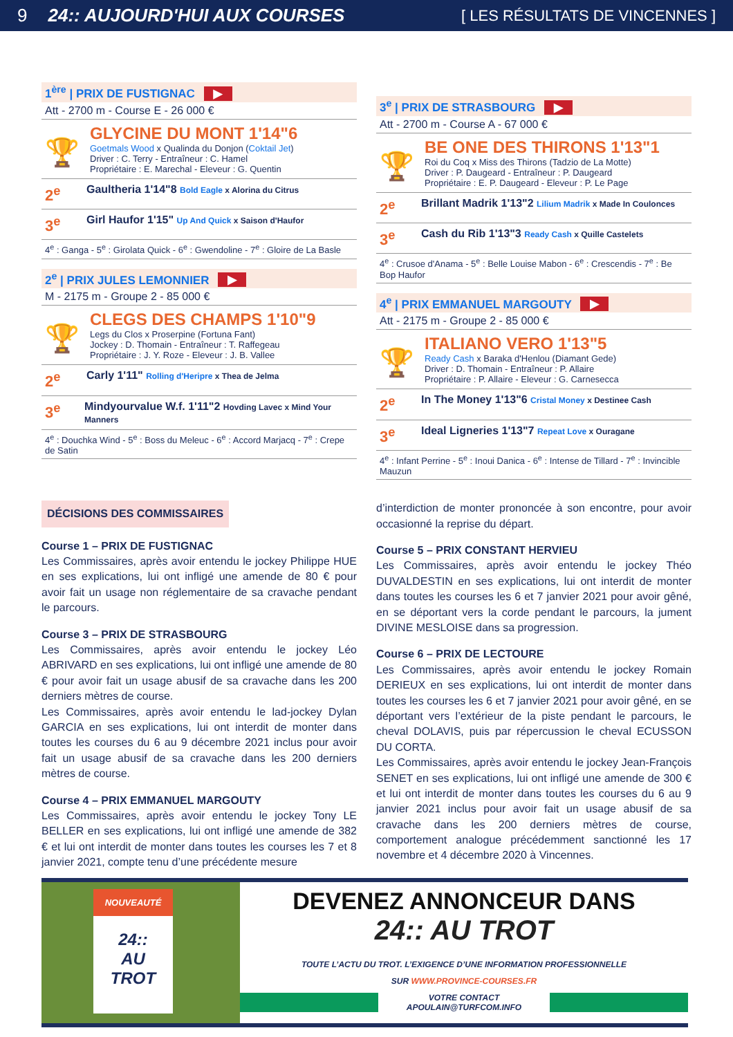9 24:: AUJOURD'HUI AUX COURSES [ LES RÉSULTATS DE VINCENNES ]
1<sup>ère</sup> | PRIX DE FUSTIGNAC ▶
Att - 2700 m - Course E - 26 000 €
🏆
GLYCINE DU MONT 1'14"6
Goetmals Wood x Qualinda du Donjon (Coktail Jet)
Driver : C. Terry - Entraîneur : C. Hamel
Propriétaire : E. Marechal - Eleveur : G. Quentin
2<sup>e</sup> Gaultheria 1'14"8 Bold Eagle x Alorina du Citrus
3<sup>e</sup> Girl Haufor 1'15" Up And Quick x Saison d'Haufor
4<sup>e</sup> : Ganga - 5<sup>e</sup> : Girolata Quick - 6<sup>e</sup> : Gwendoline - 7<sup>e</sup> : Gloire de La Basle
2<sup>e</sup> | PRIX JULES LEMONNIER ▶
M - 2175 m - Groupe 2 - 85 000 €
🏆
CLEGS DES CHAMPS 1'10"9
Legs du Clos x Proserpine (Fortuna Fant)
Jockey : D. Thomain - Entraîneur : T. Raffegeau
Propriétaire : J. Y. Roze - Eleveur : J. B. Vallee
2<sup>e</sup> Carly 1'11" Rolling d'Heripre x Thea de Jelma
3<sup>e</sup> Mindyourvalue W.f. 1'11"2 Hovding Lavec x Mind Your Manners
4<sup>e</sup> : Douchka Wind - 5<sup>e</sup> : Boss du Meleuc - 6<sup>e</sup> : Accord Marjacq - 7<sup>e</sup> : Crepe de Satin
3<sup>e</sup> | PRIX DE STRASBOURG ▶
Att - 2700 m - Course A - 67 000 €
🏆
BE ONE DES THIRONS 1'13"1
Roi du Coq x Miss des Thirons (Tadzio de La Motte)
Driver : P. Daugeard - Entraîneur : P. Daugeard
Propriétaire : E. P. Daugeard - Eleveur : P. Le Page
2<sup>e</sup> Brillant Madrik 1'13"2 Lilium Madrik x Made In Coulonces
3<sup>e</sup> Cash du Rib 1'13"3 Ready Cash x Quille Castelets
4<sup>e</sup> : Crusoe d'Anama - 5<sup>e</sup> : Belle Louise Mabon - 6<sup>e</sup> : Crescendis - 7<sup>e</sup> : Be Bop Haufor
4<sup>e</sup> | PRIX EMMANUEL MARGOUTY ▶
Att - 2175 m - Groupe 2 - 85 000 €
🏆
ITALIANO VERO 1'13"5
Ready Cash x Baraka d'Henlou (Diamant Gede)
Driver : D. Thomain - Entraîneur : P. Allaire
Propriétaire : P. Allaire - Eleveur : G. Carnesecca
2<sup>e</sup> In The Money 1'13"6 Cristal Money x Destinee Cash
3<sup>e</sup> Ideal Ligneries 1'13"7 Repeat Love x Ouragane
4<sup>e</sup> : Infant Perrine - 5<sup>e</sup> : Inoui Danica - 6<sup>e</sup> : Intense de Tillard - 7<sup>e</sup> : Invincible Mauzun
DÉCISIONS DES COMMISSAIRES
Course 1 – PRIX DE FUSTIGNAC
Les Commissaires, après avoir entendu le jockey Philippe HUE en ses explications, lui ont infligé une amende de 80 € pour avoir fait un usage non réglementaire de sa cravache pendant le parcours.
Course 3 – PRIX DE STRASBOURG
Les Commissaires, après avoir entendu le jockey Léo ABRIVARD en ses explications, lui ont infligé une amende de 80 € pour avoir fait un usage abusif de sa cravache dans les 200 derniers mètres de course.
Les Commissaires, après avoir entendu le lad-jockey Dylan GARCIA en ses explications, lui ont interdit de monter dans toutes les courses du 6 au 9 décembre 2021 inclus pour avoir fait un usage abusif de sa cravache dans les 200 derniers mètres de course.
Course 4 – PRIX EMMANUEL MARGOUTY
Les Commissaires, après avoir entendu le jockey Tony LE BELLER en ses explications, lui ont infligé une amende de 382 € et lui ont interdit de monter dans toutes les courses les 7 et 8 janvier 2021, compte tenu d’une précédente mesure
d’interdiction de monter prononcée à son encontre, pour avoir occasionné la reprise du départ.
Course 5 – PRIX CONSTANT HERVIEU
Les Commissaires, après avoir entendu le jockey Théo DUVALDESTIN en ses explications, lui ont interdit de monter dans toutes les courses les 6 et 7 janvier 2021 pour avoir gêné, en se déportant vers la corde pendant le parcours, la jument DIVINE MESLOISE dans sa progression.
Course 6 – PRIX DE LECTOURE
Les Commissaires, après avoir entendu le jockey Romain DERIEUX en ses explications, lui ont interdit de monter dans toutes les courses les 6 et 7 janvier 2021 pour avoir gêné, en se déportant vers l’extérieur de la piste pendant le parcours, le cheval DOLAVIS, puis par répercussion le cheval ECUSSON DU CORTA.
Les Commissaires, après avoir entendu le jockey Jean-François SENET en ses explications, lui ont infligé une amende de 300 € et lui ont interdit de monter dans toutes les courses du 6 au 9 janvier 2021 inclus pour avoir fait un usage abusif de sa cravache dans les 200 derniers mètres de course, comportement analogue précédemment sanctionné les 17 novembre et 4 décembre 2020 à Vincennes.
NOUVEAUTÉ
24::
AU
TROT
DEVENEZ ANNONCEUR DANS
24:: AU TROT
TOUTE L’ACTU DU TROT. L’EXIGENCE D’UNE INFORMATION PROFESSIONNELLE
SUR WWW.PROVINCE-COURSES.FR
VOTRE CONTACT
APOULAIN@TURFCOM.INFO